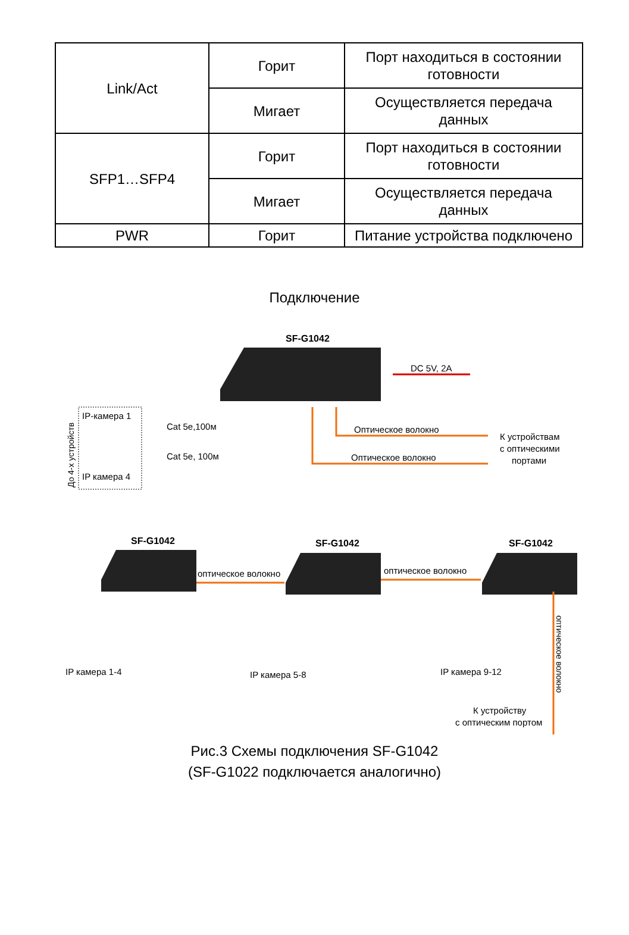| Link/Act | Горит | Порт находиться в состоянии готовности |
| | Мигает | Осуществляется передача данных |
| SFP1…SFP4 | Горит | Порт находиться в состоянии готовности |
| | Мигает | Осуществляется передача данных |
| PWR | Горит | Питание устройства подключено |
Подключение
SF-G1042
DC 5V, 2A
IP-камера 1
IP камера 4
До 4-х устройств
Cat 5e,100м
Cat 5e, 100м
Оптическое волокно
Оптическое волокно
К устройствам
с оптическими
портами
SF-G1042
SF-G1042
SF-G1042
оптическое волокно
оптическое волокно
IP камера 1-4
IP камера 5-8
IP камера 9-12
К устройству
с оптическим портом
оптическое волокно
Рис.3 Схемы подключения SF-G1042
(SF-G1022 подключается аналогично)